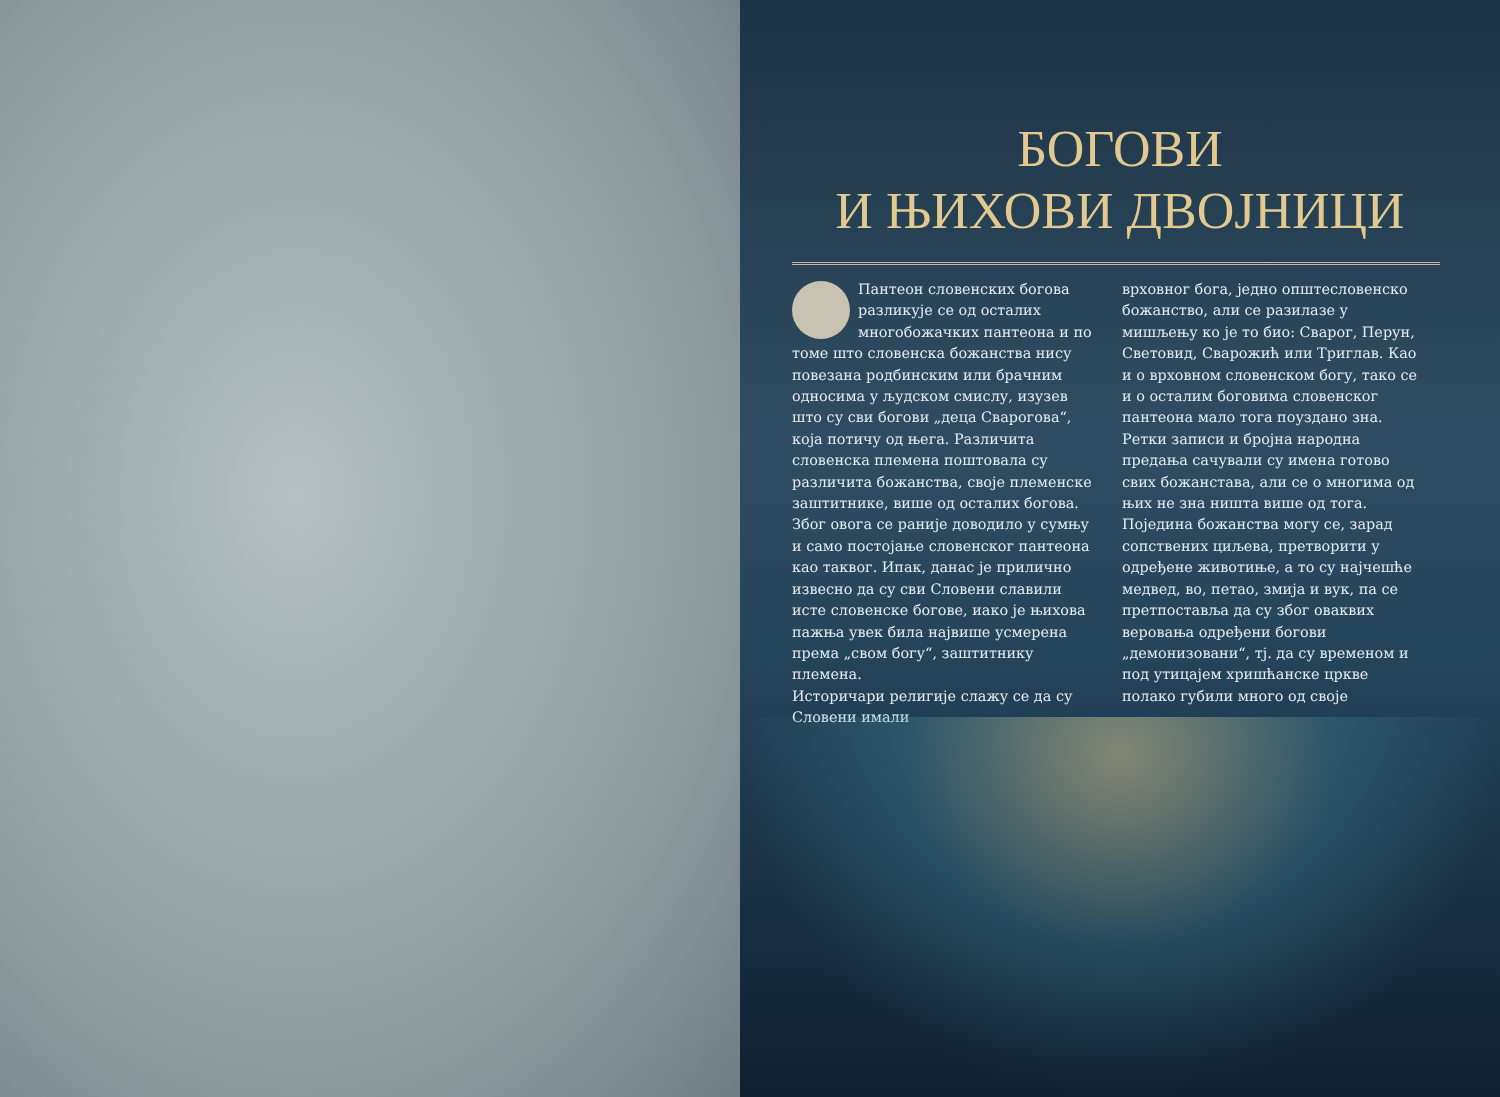БОГОВИ
И ЊИХОВИ ДВОЈНИЦИ
Пантеон словенских богова разликује се од осталих многобожачких пантеона и по томе што словенска божанства нису повезана родбинским или брачним односима у људском смислу, изузев што су сви богови „деца Сварогова“, која потичу од њега. Различита словенска племена поштовала су различита божанства, своје племенске заштитнике, више од осталих богова. Због овога се раније доводило у сумњу и само постојање словенског пантеона као таквог. Ипак, данас је прилично извесно да су сви Словени славили исте словенске богове, иако је њихова пажња увек била највише усмерена према „свом богу“, заштитнику племена.
Историчари религије слажу се да су Словени имали
врховног бога, једно општесловенско божанство, али се разилазе у мишљењу ко је то био: Сварог, Перун, Световид, Сварожић или Триглав. Као и о врховном словенском богу, тако се и о осталим боговима словенског пантеона мало тога поуздано зна. Ретки записи и бројна народна предања сачували су имена готово свих божанстава, али се о многима од њих не зна ништа више од тога. Поједина божанства могу се, зарад сопствених циљева, претворити у одређене животиње, а то су најчешће медвед, во, петао, змија и вук, па се претпоставља да су због оваквих веровања одређени богови „демонизовани“, тј. да су временом и под утицајем хришћанске цркве полако губили много од своје